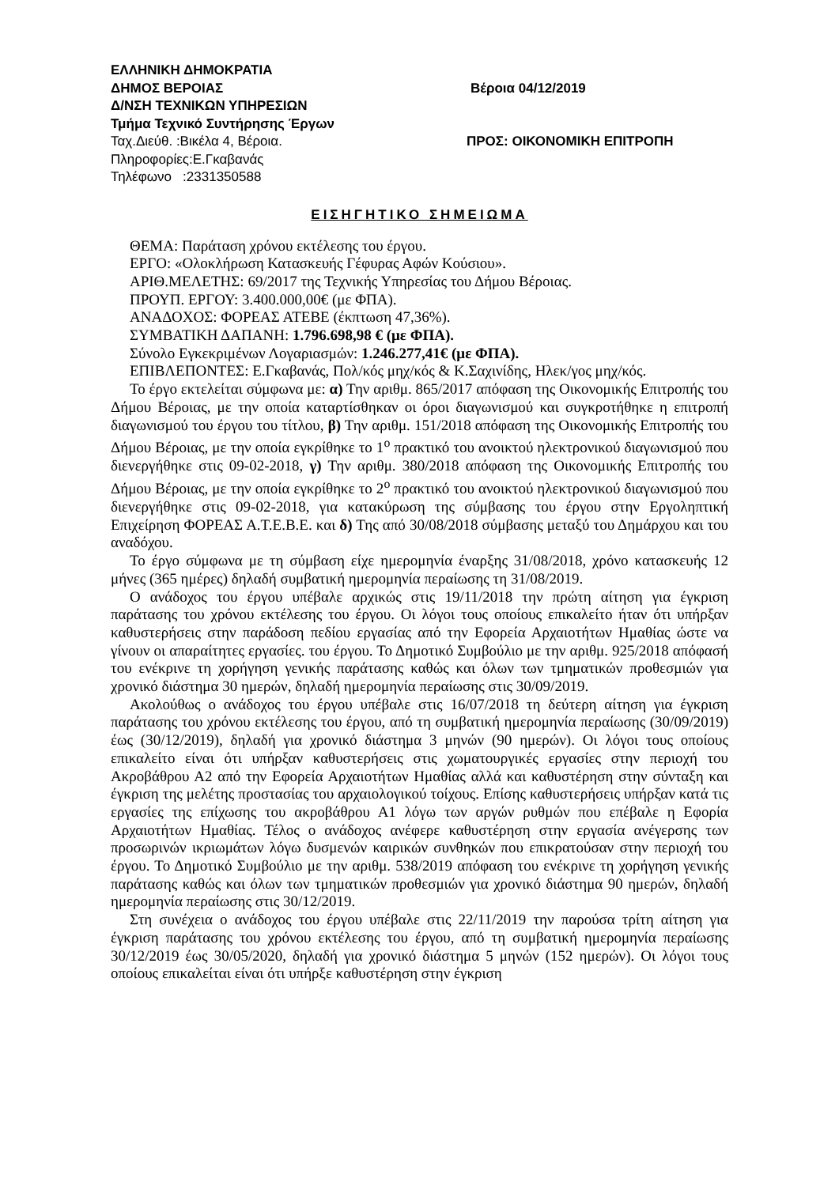ΕΛΛΗΝΙΚΗ ΔΗΜΟΚΡΑΤΙΑ
ΔΗΜΟΣ ΒΕΡΟΙΑΣ Βέροια 04/12/2019
Δ/ΝΣΗ ΤΕΧΝΙΚΩΝ ΥΠΗΡΕΣΙΩΝ
Τμήμα Τεχνικό Συντήρησης Έργων
Ταχ.Διεύθ. :Βικέλα 4, Βέροια. ΠΡΟΣ: ΟΙΚΟΝΟΜΙΚΗ ΕΠΙΤΡΟΠΗ
Πληροφορίες:Ε.Γκαβανάς
Τηλέφωνο :2331350588
ΕΙΣΗΓΗΤΙΚΟ ΣΗΜΕΙΩΜΑ
ΘΕΜΑ: Παράταση χρόνου εκτέλεσης του έργου.
ΕΡΓΟ: «Ολοκλήρωση Κατασκευής Γέφυρας Αφών Κούσιου».
ΑΡΙΘ.ΜΕΛΕΤΗΣ: 69/2017 της Τεχνικής Υπηρεσίας του Δήμου Βέροιας.
ΠΡΟΥΠ. ΕΡΓΟΥ: 3.400.000,00€ (με ΦΠΑ).
ΑΝΑΔΟΧΟΣ: ΦΟΡΕΑΣ ΑΤΕΒΕ (έκπτωση 47,36%).
ΣΥΜΒΑΤΙΚΗ ΔΑΠΑΝΗ: 1.796.698,98 € (με ΦΠΑ).
Σύνολο Εγκεκριμένων Λογαριασμών: 1.246.277,41€ (με ΦΠΑ).
ΕΠΙΒΛΕΠΟΝΤΕΣ: Ε.Γκαβανάς, Πολ/κός μηχ/κός & Κ.Σαχινίδης, Ηλεκ/γος μηχ/κός.
Το έργο εκτελείται σύμφωνα με: α) Την αριθμ. 865/2017 απόφαση της Οικονομικής Επιτροπής του Δήμου Βέροιας, με την οποία καταρτίσθηκαν οι όροι διαγωνισμού και συγκροτήθηκε η επιτροπή διαγωνισμού του έργου του τίτλου, β) Την αριθμ. 151/2018 απόφαση της Οικονομικής Επιτροπής του Δήμου Βέροιας, με την οποία εγκρίθηκε το 1<sup>ο</sup> πρακτικό του ανοικτού ηλεκτρονικού διαγωνισμού που διενεργήθηκε στις 09-02-2018, γ) Την αριθμ. 380/2018 απόφαση της Οικονομικής Επιτροπής του Δήμου Βέροιας, με την οποία εγκρίθηκε το 2<sup>ο</sup> πρακτικό του ανοικτού ηλεκτρονικού διαγωνισμού που διενεργήθηκε στις 09-02-2018, για κατακύρωση της σύμβασης του έργου στην Εργοληπτική Επιχείρηση ΦΟΡΕΑΣ Α.Τ.Ε.Β.Ε. και δ) Της από 30/08/2018 σύμβασης μεταξύ του Δημάρχου και του αναδόχου.
Το έργο σύμφωνα με τη σύμβαση είχε ημερομηνία έναρξης 31/08/2018, χρόνο κατασκευής 12 μήνες (365 ημέρες) δηλαδή συμβατική ημερομηνία περαίωσης τη 31/08/2019.
Ο ανάδοχος του έργου υπέβαλε αρχικώς στις 19/11/2018 την πρώτη αίτηση για έγκριση παράτασης του χρόνου εκτέλεσης του έργου. Οι λόγοι τους οποίους επικαλείτο ήταν ότι υπήρξαν καθυστερήσεις στην παράδοση πεδίου εργασίας από την Εφορεία Αρχαιοτήτων Ημαθίας ώστε να γίνουν οι απαραίτητες εργασίες. του έργου. Το Δημοτικό Συμβούλιο με την αριθμ. 925/2018 απόφασή του ενέκρινε τη χορήγηση γενικής παράτασης καθώς και όλων των τμηματικών προθεσμιών για χρονικό διάστημα 30 ημερών, δηλαδή ημερομηνία περαίωσης στις 30/09/2019.
Ακολούθως ο ανάδοχος του έργου υπέβαλε στις 16/07/2018 τη δεύτερη αίτηση για έγκριση παράτασης του χρόνου εκτέλεσης του έργου, από τη συμβατική ημερομηνία περαίωσης (30/09/2019) έως (30/12/2019), δηλαδή για χρονικό διάστημα 3 μηνών (90 ημερών). Οι λόγοι τους οποίους επικαλείτο είναι ότι υπήρξαν καθυστερήσεις στις χωματουργικές εργασίες στην περιοχή του Ακροβάθρου Α2 από την Εφορεία Αρχαιοτήτων Ημαθίας αλλά και καθυστέρηση στην σύνταξη και έγκριση της μελέτης προστασίας του αρχαιολογικού τοίχους. Επίσης καθυστερήσεις υπήρξαν κατά τις εργασίες της επίχωσης του ακροβάθρου Α1 λόγω των αργών ρυθμών που επέβαλε η Εφορία Αρχαιοτήτων Ημαθίας. Τέλος ο ανάδοχος ανέφερε καθυστέρηση στην εργασία ανέγερσης των προσωρινών ικριωμάτων λόγω δυσμενών καιρικών συνθηκών που επικρατούσαν στην περιοχή του έργου. Το Δημοτικό Συμβούλιο με την αριθμ. 538/2019 απόφαση του ενέκρινε τη χορήγηση γενικής παράτασης καθώς και όλων των τμηματικών προθεσμιών για χρονικό διάστημα 90 ημερών, δηλαδή ημερομηνία περαίωσης στις 30/12/2019.
Στη συνέχεια ο ανάδοχος του έργου υπέβαλε στις 22/11/2019 την παρούσα τρίτη αίτηση για έγκριση παράτασης του χρόνου εκτέλεσης του έργου, από τη συμβατική ημερομηνία περαίωσης 30/12/2019 έως 30/05/2020, δηλαδή για χρονικό διάστημα 5 μηνών (152 ημερών). Οι λόγοι τους οποίους επικαλείται είναι ότι υπήρξε καθυστέρηση στην έγκριση